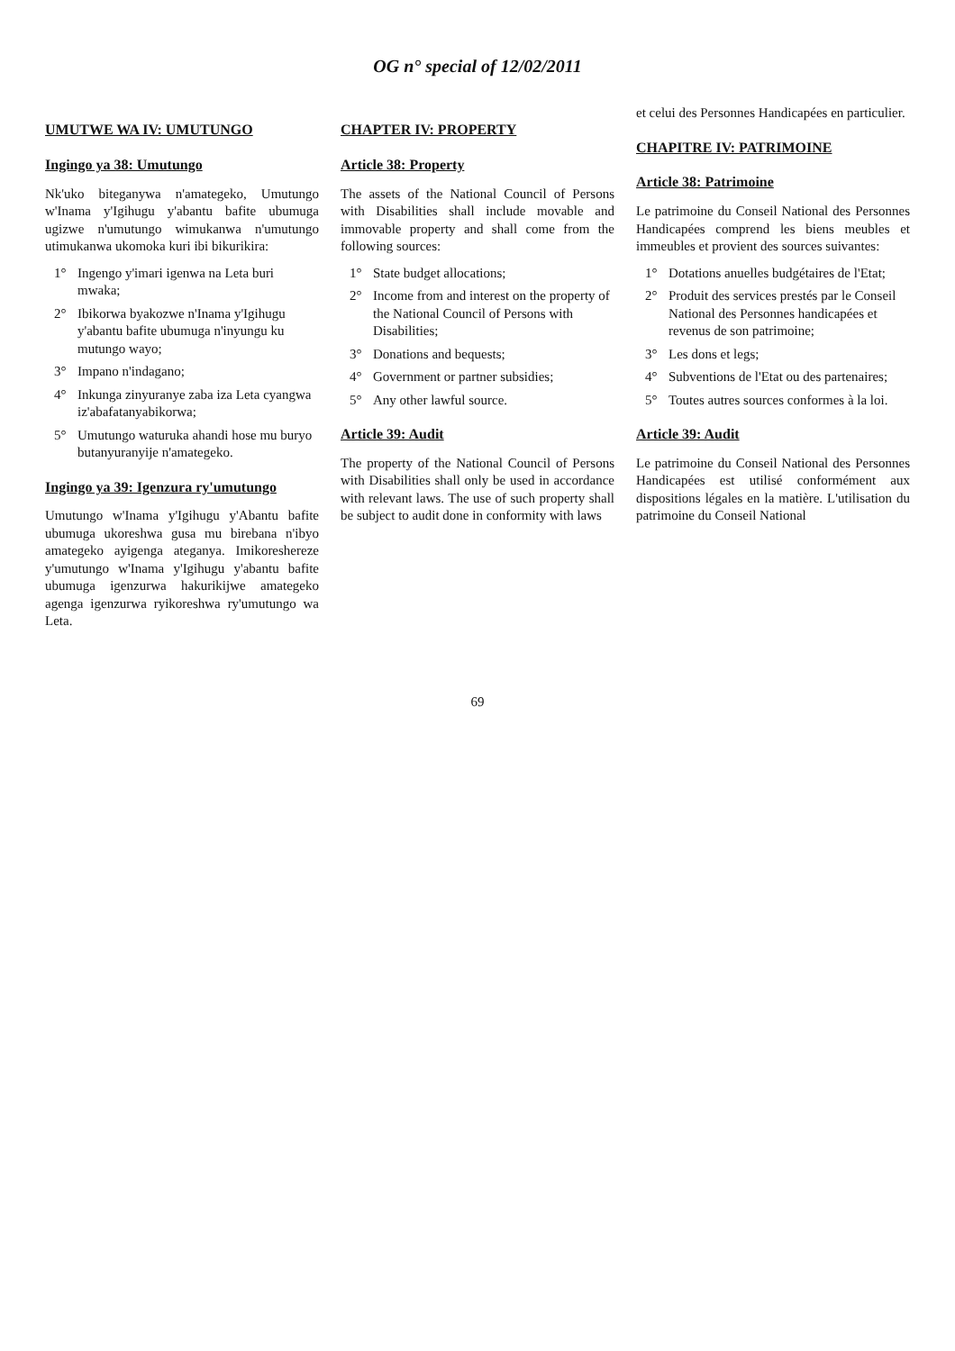OG n° special of 12/02/2011
UMUTWE WA IV: UMUTUNGO
Ingingo ya 38: Umutungo
Nk'uko biteganywa n'amategeko, Umutungo w'Inama y'Igihugu y'abantu bafite ubumuga ugizwe n'umutungo wimukanwa n'umutungo utimukanwa ukomoka kuri ibi bikurikira:
1° Ingengo y'imari igenwa na Leta buri mwaka;
2° Ibikorwa byakozwe n'Inama y'Igihugu y'abantu bafite ubumuga n'inyungu ku mutungo wayo;
3° Impano n'indagano;
4° Inkunga zinyuranye zaba iza Leta cyangwa iz'abafatanyabikorwa;
5° Umutungo waturuka ahandi hose mu buryo butanyuranyije n'amategeko.
Ingingo ya 39: Igenzura ry'umutungo
Umutungo w'Inama y'Igihugu y'Abantu bafite ubumuga ukoreshwa gusa mu birebana n'ibyo amategeko ayigenga ateganya. Imikoreshereze y'umutungo w'Inama y'Igihugu y'abantu bafite ubumuga igenzurwa hakurikijwe amategeko agenga igenzurwa ryikoreshwa ry'umutungo wa Leta.
CHAPTER IV: PROPERTY
Article 38: Property
The assets of the National Council of Persons with Disabilities shall include movable and immovable property and shall come from the following sources:
1° State budget allocations;
2° Income from and interest on the property of the National Council of Persons with Disabilities;
3° Donations and bequests;
4° Government or partner subsidies;
5° Any other lawful source.
Article 39: Audit
The property of the National Council of Persons with Disabilities shall only be used in accordance with relevant laws. The use of such property shall be subject to audit done in conformity with laws
et celui des Personnes Handicapées en particulier.
CHAPITRE IV: PATRIMOINE
Article 38: Patrimoine
Le patrimoine du Conseil National des Personnes Handicapées comprend les biens meubles et immeubles et provient des sources suivantes:
1° Dotations anuelles budgétaires de l'Etat;
2° Produit des services prestés par le Conseil National des Personnes handicapées et revenus de son patrimoine;
3° Les dons et legs;
4° Subventions de l'Etat ou des partenaires;
5° Toutes autres sources conformes à la loi.
Article 39: Audit
Le patrimoine du Conseil National des Personnes Handicapées est utilisé conformément aux dispositions légales en la matière. L'utilisation du patrimoine du Conseil National
69